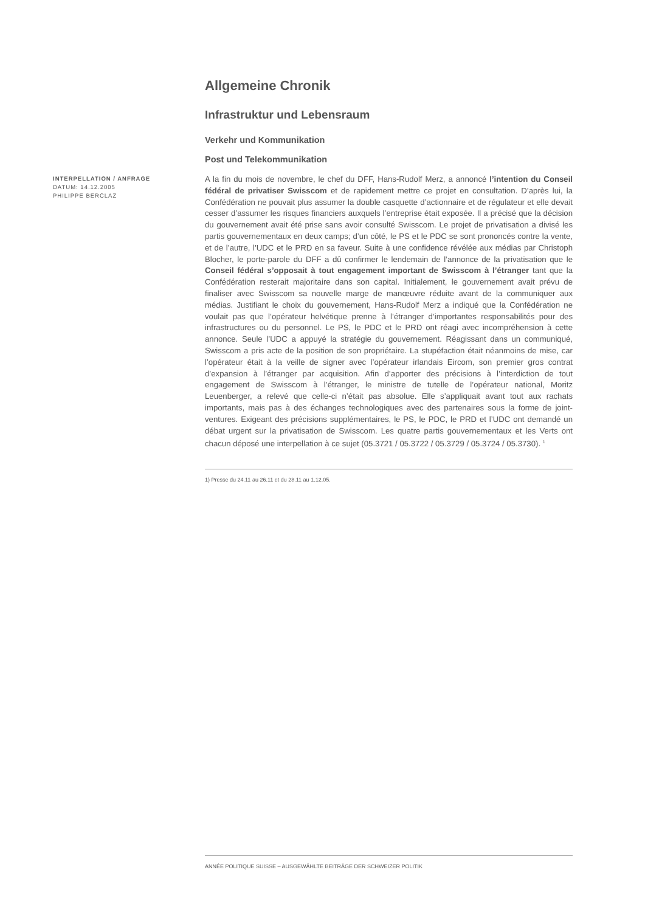Allgemeine Chronik
Infrastruktur und Lebensraum
Verkehr und Kommunikation
Post und Telekommunikation
INTERPELLATION / ANFRAGE
DATUM: 14.12.2005
PHILIPPE BERCLAZ
A la fin du mois de novembre, le chef du DFF, Hans-Rudolf Merz, a annoncé l’intention du Conseil fédéral de privatiser Swisscom et de rapidement mettre ce projet en consultation. D’après lui, la Confédération ne pouvait plus assumer la double casquette d’actionnaire et de régulateur et elle devait cesser d’assumer les risques financiers auxquels l’entreprise était exposée. Il a précisé que la décision du gouvernement avait été prise sans avoir consulté Swisscom. Le projet de privatisation a divisé les partis gouvernementaux en deux camps; d’un côté, le PS et le PDC se sont prononcés contre la vente, et de l’autre, l’UDC et le PRD en sa faveur. Suite à une confidence révélée aux médias par Christoph Blocher, le porte-parole du DFF a dû confirmer le lendemain de l’annonce de la privatisation que le Conseil fédéral s’opposait à tout engagement important de Swisscom à l’étranger tant que la Confédération resterait majoritaire dans son capital. Initialement, le gouvernement avait prévu de finaliser avec Swisscom sa nouvelle marge de manœuvre réduite avant de la communiquer aux médias. Justifiant le choix du gouvernement, Hans-Rudolf Merz a indiqué que la Confédération ne voulait pas que l’opérateur helvétique prenne à l’étranger d’importantes responsabilités pour des infrastructures ou du personnel. Le PS, le PDC et le PRD ont réagi avec incompréhension à cette annonce. Seule l’UDC a appuyé la stratégie du gouvernement. Réagissant dans un communiqué, Swisscom a pris acte de la position de son propriétaire. La stupéfaction était néanmoins de mise, car l’opérateur était à la veille de signer avec l’opérateur irlandais Eircom, son premier gros contrat d’expansion à l’étranger par acquisition. Afin d’apporter des précisions à l’interdiction de tout engagement de Swisscom à l’étranger, le ministre de tutelle de l’opérateur national, Moritz Leuenberger, a relevé que celle-ci n’était pas absolue. Elle s’appliquait avant tout aux rachats importants, mais pas à des échanges technologiques avec des partenaires sous la forme de joint-ventures. Exigeant des précisions supplémentaires, le PS, le PDC, le PRD et l’UDC ont demandé un débat urgent sur la privatisation de Swisscom. Les quatre partis gouvernementaux et les Verts ont chacun déposé une interpellation à ce sujet (05.3721 / 05.3722 / 05.3729 / 05.3724 / 05.3730). <sup>1</sup>
1) Presse du 24.11 au 26.11 et du 28.11 au 1.12.05.
ANNÉE POLITIQUE SUISSE – AUSGEWÄHLTE BEITRÄGE DER SCHWEIZER POLITIK